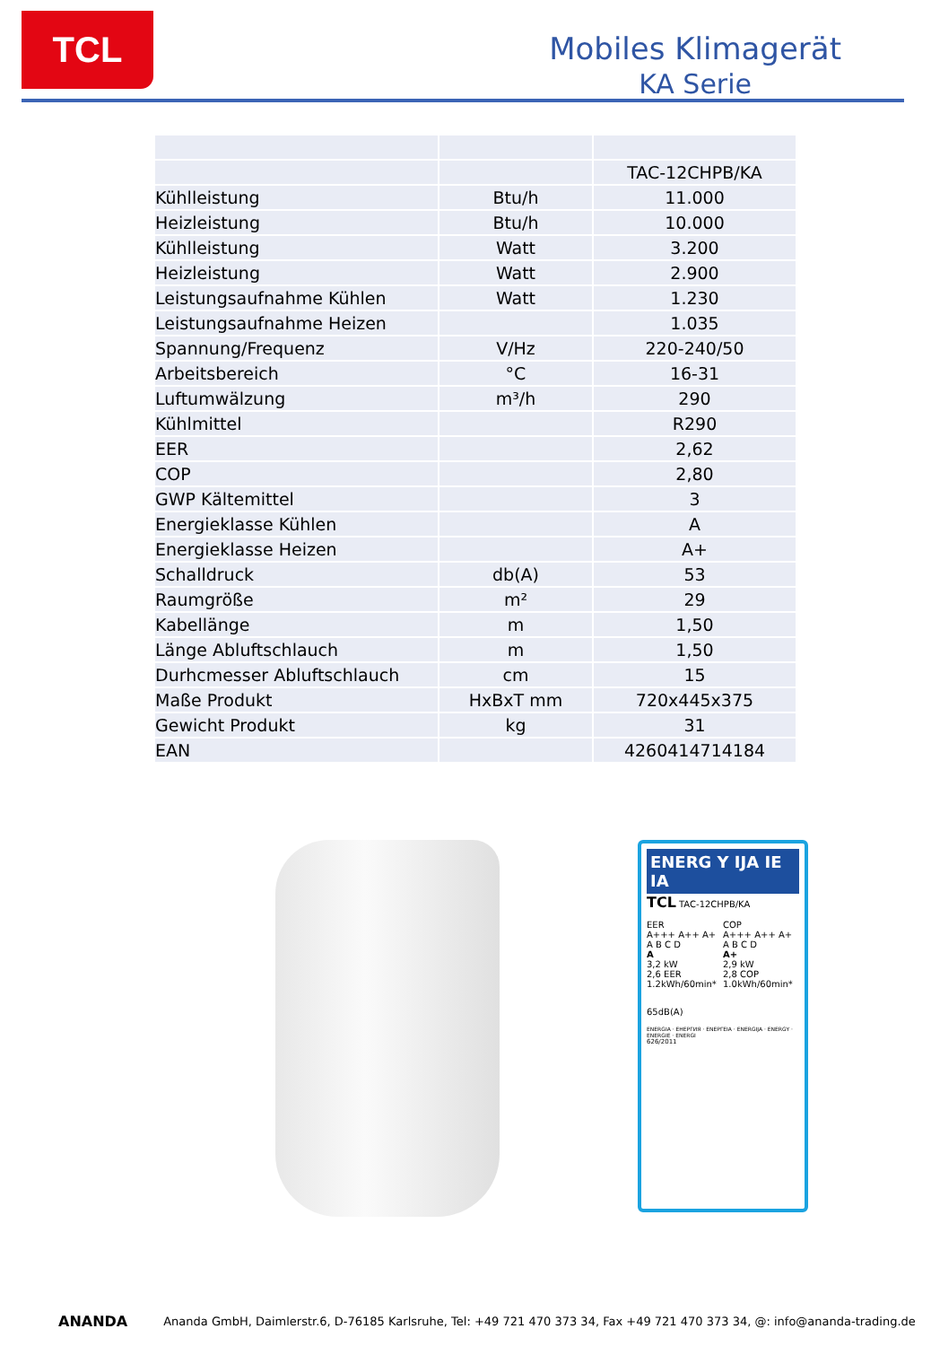TCL
Mobiles Klimagerät
KA Serie
| | | TAC-12CHPB/KA |
| Kühlleistung | Btu/h | 11.000 |
| Heizleistung | Btu/h | 10.000 |
| Kühlleistung | Watt | 3.200 |
| Heizleistung | Watt | 2.900 |
| Leistungsaufnahme Kühlen | Watt | 1.230 |
| Leistungsaufnahme Heizen | | 1.035 |
| Spannung/Frequenz | V/Hz | 220-240/50 |
| Arbeitsbereich | °C | 16-31 |
| Luftumwälzung | m³/h | 290 |
| Kühlmittel | | R290 |
| EER | | 2,62 |
| COP | | 2,80 |
| GWP Kältemittel | | 3 |
| Energieklasse Kühlen | | A |
| Energieklasse Heizen | | A+ |
| Schalldruck | db(A) | 53 |
| Raumgröße | m² | 29 |
| Kabellänge | m | 1,50 |
| Länge Abluftschlauch | m | 1,50 |
| Durhcmesser Abluftschlauch | cm | 15 |
| Maße Produkt | HxBxT mm | 720x445x375 |
| Gewicht Produkt | kg | 31 |
| EAN | | 4260414714184 |
ENERG Y IJA IE IA
TCL TAC-12CHPB/KA
EER
A+++ A++ A+ A B C D
A
3,2 kW
2,6 EER
1.2kWh/60min*
COP
A+++ A++ A+ A B C D
A+
2,9 kW
2,8 COP
1.0kWh/60min*
65dB(A)
ENERGIA · ЕНЕРГИЯ · ΕΝΕΡΓΕΙΑ · ENERGIJA · ENERGY · ENERGIE · ENERGI
626/2011
ANANDA Ananda GmbH, Daimlerstr.6, D-76185 Karlsruhe, Tel: +49 721 470 373 34, Fax +49 721 470 373 34, @: info@ananda-trading.de